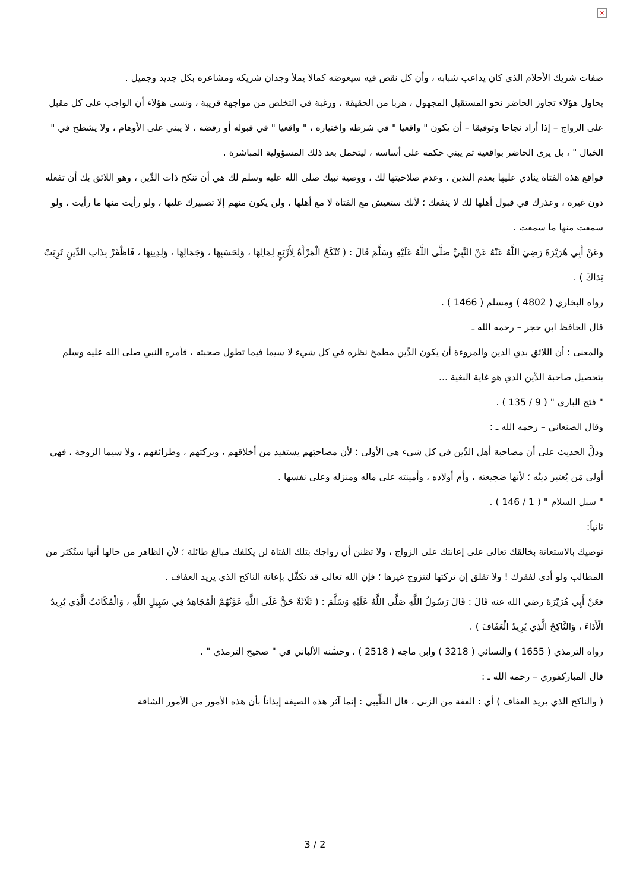×
صفات شريك الأحلام الذي كان يداعب شبابه ، وأن كل نقص فيه سيعوضه كمالا يملأ وجدان شريكه ومشاعره بكل جديد وجميل .
يحاول هؤلاء تجاوز الحاضر نحو المستقبل المجهول ، هربا من الحقيقة ، ورغبة في التخلص من مواجهة قريبة ، ونسي هؤلاء أن الواجب على كل مقبل على الزواج – إذا أراد نجاحا وتوفيقا – أن يكون " واقعيا " في شرطه واختياره ، " واقعيا " في قبوله أو رفضه ، لا يبني على الأوهام ، ولا يشطح في " الخيال " ، بل يرى الحاضر بواقعية ثم يبني حكمه على أساسه ، ليتحمل بعد ذلك المسؤولية المباشرة .
فواقع هذه الفتاة ينادي عليها بعدم التدين ، وعدم صلاحيتها لك ، ووصية نبيك صلى الله عليه وسلم لك هي أن تنكح ذات الدِّين ، وهو اللائق بك أن تفعله دون غيره ، وعذرك في قبول أهلها لك لا ينفعك ؛ لأنك ستعيش مع الفتاة لا مع أهلها ، ولن يكون منهم إلا تصبيرك عليها ، ولو رأيت منها ما رأيت ، ولو سمعت منها ما سمعت .
وعَنْ أَبِي هُرَيْرَةَ رَضِيَ اللَّهُ عَنْهُ عَنْ النَّبِيِّ صَلَّى اللَّهُ عَلَيْهِ وَسَلَّمَ قَالَ : ( تُنْكَحُ الْمَرْأَةُ لِأَرْبَعٍ لِمَالِهَا ، وَلِحَسَبِهَا ، وَجَمَالِهَا ، وَلِدِينِهَا ، فَاظْفَرْ بِذَاتِ الدِّينِ تَرِبَتْ يَدَاكَ ) .
رواه البخاري ( 4802 ) ومسلم ( 1466 ) .
قال الحافظ ابن حجر – رحمه الله ـ
والمعنى : أن اللائق بذي الدين والمروءة أن يكون الدِّين مطمحَ نظره في كل شيء لا سيما فيما تطول صحبته ، فأمره النبي صلى الله عليه وسلم بتحصيل صاحبة الدِّين الذي هو غاية البغية ...
" فتح الباري " ( 9 / 135 ) .
وقال الصنعاني – رحمه الله ـ :
ودلَّ الحديث على أن مصاحبة أهل الدِّين في كل شيء هي الأولى ؛ لأن مصاحبَهم يستفيد من أخلاقهم ، وبركتهم ، وطرائقهم ، ولا سيما الزوجة ، فهي أولى مَن يُعتبر دينُه ؛ لأنها ضجيعته ، وأم أولاده ، وأمينته على ماله ومنزله وعلى نفسها .
" سبل السلام " ( 1 / 146 ) .
ثانياً:
نوصيك بالاستعانة بخالقك تعالى على إعانتك على الزواج ، ولا تظنن أن زواجك بتلك الفتاة لن يكلفك مبالغ طائلة ؛ لأن الظاهر من حالها أنها ستُكثر من المطالب ولو أدى لفقرك ! ولا تقلق إن تركتها لتتزوج غيرها ؛ فإن الله تعالى قد تكفَّل بإعانة الناكح الذي يريد العفاف .
فعَنْ أَبِي هُرَيْرَةَ رضي الله عنه قَالَ : قَالَ رَسُولُ اللَّهِ صَلَّى اللَّهُ عَلَيْهِ وَسَلَّمَ : ( ثَلَاثَةٌ حَقٌّ عَلَى اللَّهِ عَوْنُهُمْ الْمُجَاهِدُ فِي سَبِيلِ اللَّهِ ، وَالْمُكَاتَبُ الَّذِي يُرِيدُ الْأَدَاءَ ، وَالنَّاكِحُ الَّذِي يُرِيدُ الْعَفَافَ ) .
رواه الترمذي ( 1655 ) والنسائي ( 3218 ) وابن ماجه ( 2518 ) ، وحسَّنه الألباني في " صحيح الترمذي " .
قال المباركفوري – رحمه الله ـ :
( والناكح الذي يريد العفاف ) أي : العفة من الزنى ، قال الطِّيبي : إنما آثر هذه الصيغة إيذاناً بأن هذه الأمور من الأمور الشاقة
3 / 2